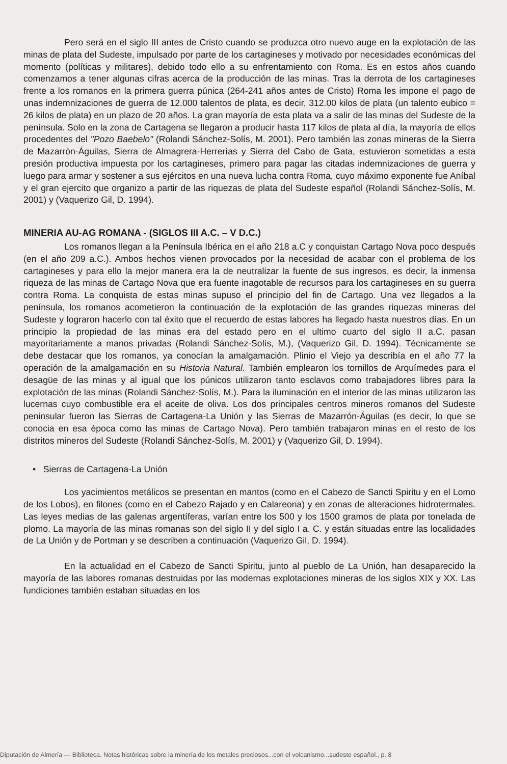Pero será en el siglo III antes de Cristo cuando se produzca otro nuevo auge en la explotación de las minas de plata del Sudeste, impulsado por parte de los cartagineses y motivado por necesidades económicas del momento (políticas y militares), debido todo ello a su enfrentamiento con Roma. Es en estos años cuando comenzamos a tener algunas cifras acerca de la producción de las minas. Tras la derrota de los cartagineses frente a los romanos en la primera guerra púnica (264-241 años antes de Cristo) Roma les impone el pago de unas indemnizaciones de guerra de 12.000 talentos de plata, es decir, 312.00 kilos de plata (un talento eubico = 26 kilos de plata) en un plazo de 20 años. La gran mayoría de esta plata va a salir de las minas del Sudeste de la península. Solo en la zona de Cartagena se llegaron a producir hasta 117 kilos de plata al día, la mayoría de ellos procedentes del "Pozo Baebelo" (Rolandi Sánchez-Solís, M. 2001). Pero también las zonas mineras de la Sierra de Mazarrón-Águilas, Sierra de Almagrera-Herrerías y Sierra del Cabo de Gata, estuvieron sometidas a esta presión productiva impuesta por los cartagineses, primero para pagar las citadas indemnizaciones de guerra y luego para armar y sostener a sus ejércitos en una nueva lucha contra Roma, cuyo máximo exponente fue Aníbal y el gran ejercito que organizo a partir de las riquezas de plata del Sudeste español (Rolandi Sánchez-Solís, M. 2001) y (Vaquerizo Gil, D. 1994).
MINERIA AU-AG ROMANA - (SIGLOS III A.C. – V D.C.)
Los romanos llegan a la Península Ibérica en el año 218 a.C y conquistan Cartago Nova poco después (en el año 209 a.C.). Ambos hechos vienen provocados por la necesidad de acabar con el problema de los cartagineses y para ello la mejor manera era la de neutralizar la fuente de sus ingresos, es decir, la inmensa riqueza de las minas de Cartago Nova que era fuente inagotable de recursos para los cartagineses en su guerra contra Roma. La conquista de estas minas supuso el principio del fin de Cartago. Una vez llegados a la península, los romanos acometieron la continuación de la explotación de las grandes riquezas mineras del Sudeste y lograron hacerlo con tal éxito que el recuerdo de estas labores ha llegado hasta nuestros días. En un principio la propiedad de las minas era del estado pero en el ultimo cuarto del siglo II a.C. pasan mayoritariamente a manos privadas (Rolandi Sánchez-Solís, M.), (Vaquerizo Gil, D. 1994). Técnicamente se debe destacar que los romanos, ya conocían la amalgamación. Plinio el Viejo ya describía en el año 77 la operación de la amalgamación en su Historia Natural. También emplearon los tornillos de Arquímedes para el desagüe de las minas y al igual que los púnicos utilizaron tanto esclavos como trabajadores libres para la explotación de las minas (Rolandi Sánchez-Solís, M.). Para la iluminación en el interior de las minas utilizaron las lucernas cuyo combustible era el aceite de oliva. Los dos principales centros mineros romanos del Sudeste peninsular fueron las Sierras de Cartagena-La Unión y las Sierras de Mazarrón-Águilas (es decir, lo que se conocia en esa época como las minas de Cartago Nova). Pero también trabajaron minas en el resto de los distritos mineros del Sudeste (Rolandi Sánchez-Solís, M. 2001) y (Vaquerizo Gil, D. 1994).
• Sierras de Cartagena-La Unión
Los yacimientos metálicos se presentan en mantos (como en el Cabezo de Sancti Spiritu y en el Lomo de los Lobos), en filones (como en el Cabezo Rajado y en Calareona) y en zonas de alteraciones hidrotermales. Las leyes medias de las galenas argentíferas, varían entre los 500 y los 1500 gramos de plata por tonelada de plomo. La mayoría de las minas romanas son del siglo II y del siglo I a. C. y están situadas entre las localidades de La Unión y de Portman y se describen a continuación (Vaquerizo Gil, D. 1994).
En la actualidad en el Cabezo de Sancti Spiritu, junto al pueblo de La Unión, han desaparecido la mayoría de las labores romanas destruidas por las modernas explotaciones mineras de los siglos XIX y XX. Las fundiciones también estaban situadas en los
Diputación de Almería — Biblioteca. Notas históricas sobre la minería de los metales preciosos...con el volcanismo...sudeste español., p. 8